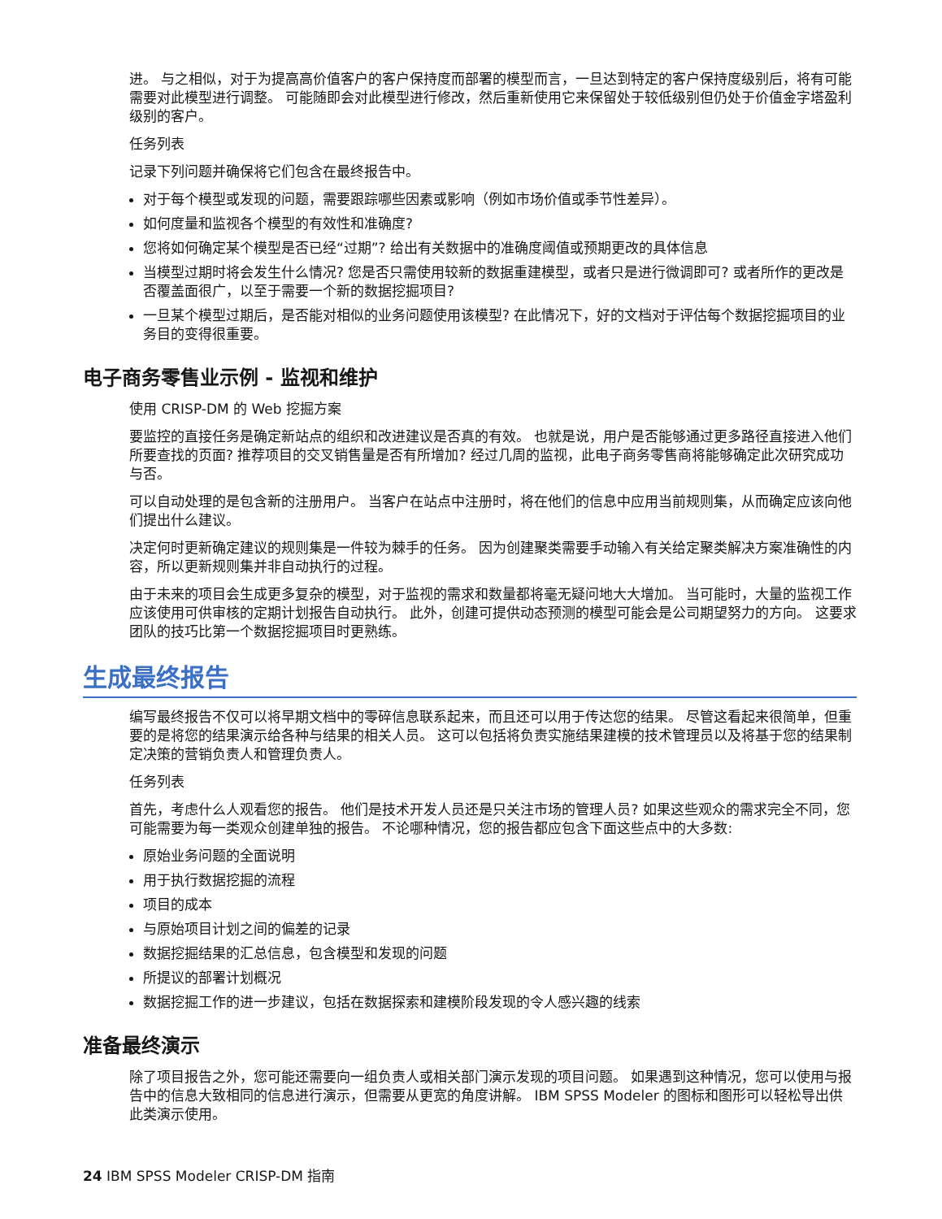进。 与之相似，对于为提高高价值客户的客户保持度而部署的模型而言，一旦达到特定的客户保持度级别后，将有可能需要对此模型进行调整。 可能随即会对此模型进行修改，然后重新使用它来保留处于较低级别但仍处于价值金字塔盈利级别的客户。
任务列表
记录下列问题并确保将它们包含在最终报告中。
对于每个模型或发现的问题，需要跟踪哪些因素或影响（例如市场价值或季节性差异）。
如何度量和监视各个模型的有效性和准确度?
您将如何确定某个模型是否已经“过期”? 给出有关数据中的准确度阈值或预期更改的具体信息
当模型过期时将会发生什么情况? 您是否只需使用较新的数据重建模型，或者只是进行微调即可? 或者所作的更改是否覆盖面很广，以至于需要一个新的数据挖掘项目?
一旦某个模型过期后，是否能对相似的业务问题使用该模型? 在此情况下，好的文档对于评估每个数据挖掘项目的业务目的变得很重要。
电子商务零售业示例 - 监视和维护
使用 CRISP-DM 的 Web 挖掘方案
要监控的直接任务是确定新站点的组织和改进建议是否真的有效。 也就是说，用户是否能够通过更多路径直接进入他们所要查找的页面? 推荐项目的交叉销售量是否有所增加? 经过几周的监视，此电子商务零售商将能够确定此次研究成功与否。
可以自动处理的是包含新的注册用户。 当客户在站点中注册时，将在他们的信息中应用当前规则集，从而确定应该向他们提出什么建议。
决定何时更新确定建议的规则集是一件较为棘手的任务。 因为创建聚类需要手动输入有关给定聚类解决方案准确性的内容，所以更新规则集并非自动执行的过程。
由于未来的项目会生成更多复杂的模型，对于监视的需求和数量都将毫无疑问地大大增加。 当可能时，大量的监视工作应该使用可供审核的定期计划报告自动执行。 此外，创建可提供动态预测的模型可能会是公司期望努力的方向。 这要求团队的技巧比第一个数据挖掘项目时更熟练。
生成最终报告
编写最终报告不仅可以将早期文档中的零碎信息联系起来，而且还可以用于传达您的结果。 尽管这看起来很简单，但重要的是将您的结果演示给各种与结果的相关人员。 这可以包括将负责实施结果建模的技术管理员以及将基于您的结果制定决策的营销负责人和管理负责人。
任务列表
首先，考虑什么人观看您的报告。 他们是技术开发人员还是只关注市场的管理人员? 如果这些观众的需求完全不同，您可能需要为每一类观众创建单独的报告。 不论哪种情况，您的报告都应包含下面这些点中的大多数:
原始业务问题的全面说明
用于执行数据挖掘的流程
项目的成本
与原始项目计划之间的偏差的记录
数据挖掘结果的汇总信息，包含模型和发现的问题
所提议的部署计划概况
数据挖掘工作的进一步建议，包括在数据探索和建模阶段发现的令人感兴趣的线索
准备最终演示
除了项目报告之外，您可能还需要向一组负责人或相关部门演示发现的项目问题。 如果遇到这种情况，您可以使用与报告中的信息大致相同的信息进行演示，但需要从更宽的角度讲解。 IBM SPSS Modeler 的图标和图形可以轻松导出供此类演示使用。
24 IBM SPSS Modeler CRISP-DM 指南